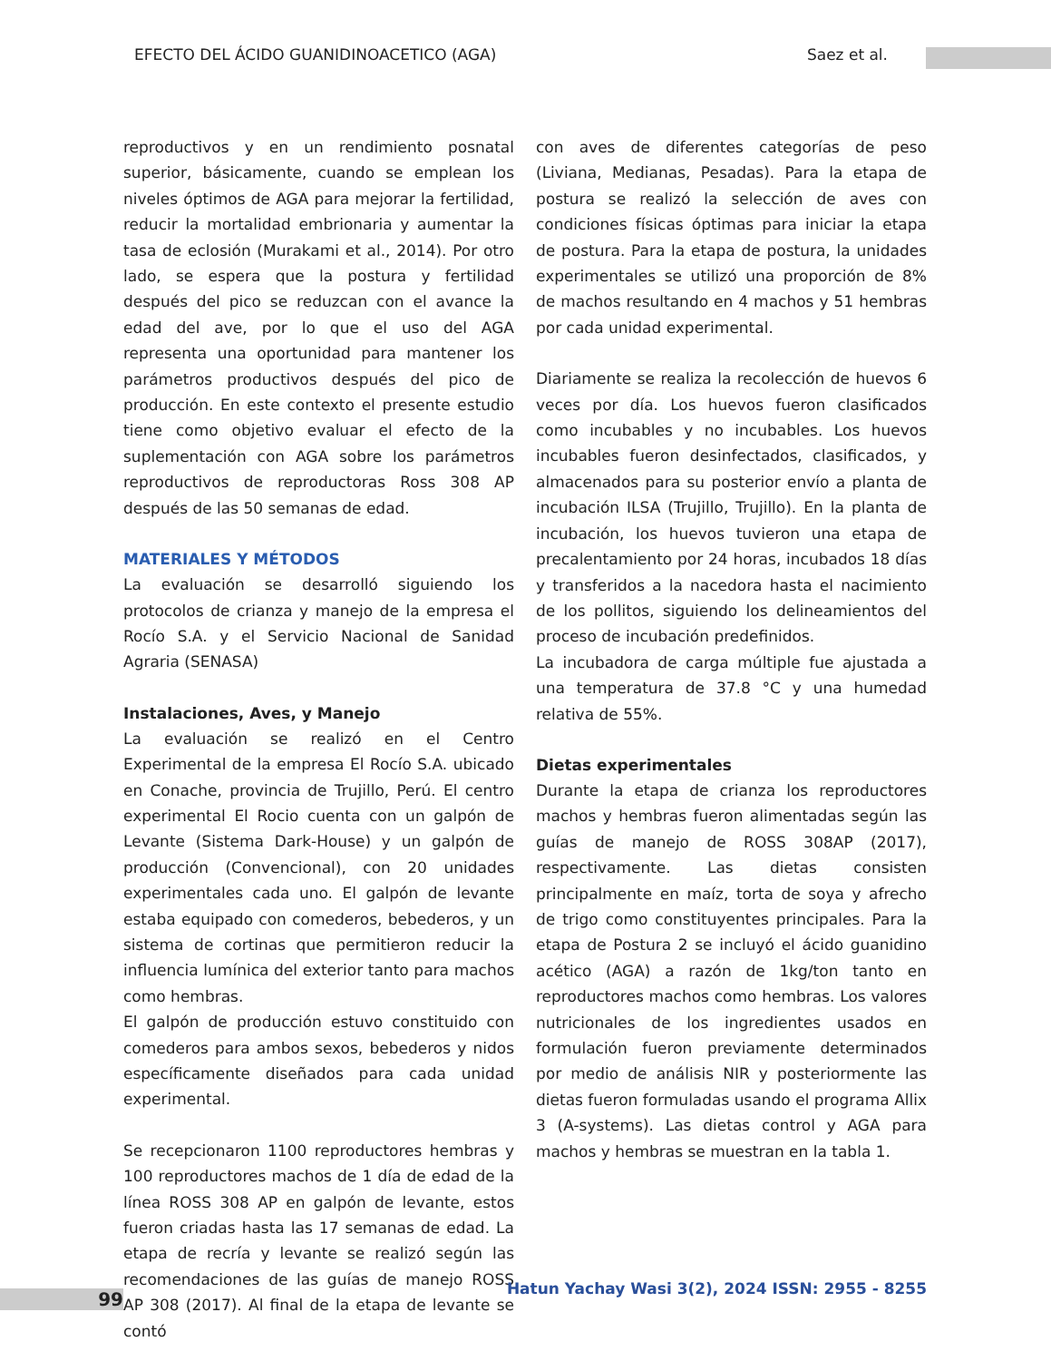EFECTO DEL ÁCIDO GUANIDINOACETICO (AGA) Saez et al.
reproductivos y en un rendimiento posnatal superior, básicamente, cuando se emplean los niveles óptimos de AGA para mejorar la fertilidad, reducir la mortalidad embrionaria y aumentar la tasa de eclosión (Murakami et al., 2014). Por otro lado, se espera que la postura y fertilidad después del pico se reduzcan con el avance la edad del ave, por lo que el uso del AGA representa una oportunidad para mantener los parámetros productivos después del pico de producción. En este contexto el presente estudio tiene como objetivo evaluar el efecto de la suplementación con AGA sobre los parámetros reproductivos de reproductoras Ross 308 AP después de las 50 semanas de edad.
MATERIALES Y MÉTODOS
La evaluación se desarrolló siguiendo los protocolos de crianza y manejo de la empresa el Rocío S.A. y el Servicio Nacional de Sanidad Agraria (SENASA)
Instalaciones, Aves, y Manejo
La evaluación se realizó en el Centro Experimental de la empresa El Rocío S.A. ubicado en Conache, provincia de Trujillo, Perú. El centro experimental El Rocio cuenta con un galpón de Levante (Sistema Dark-House) y un galpón de producción (Convencional), con 20 unidades experimentales cada uno. El galpón de levante estaba equipado con comederos, bebederos, y un sistema de cortinas que permitieron reducir la influencia lumínica del exterior tanto para machos como hembras.
El galpón de producción estuvo constituido con comederos para ambos sexos, bebederos y nidos específicamente diseñados para cada unidad experimental.
Se recepcionaron 1100 reproductores hembras y 100 reproductores machos de 1 día de edad de la línea ROSS 308 AP en galpón de levante, estos fueron criadas hasta las 17 semanas de edad. La etapa de recría y levante se realizó según las recomendaciones de las guías de manejo ROSS AP 308 (2017). Al final de la etapa de levante se contó
con aves de diferentes categorías de peso (Liviana, Medianas, Pesadas). Para la etapa de postura se realizó la selección de aves con condiciones físicas óptimas para iniciar la etapa de postura. Para la etapa de postura, la unidades experimentales se utilizó una proporción de 8% de machos resultando en 4 machos y 51 hembras por cada unidad experimental.
Diariamente se realiza la recolección de huevos 6 veces por día. Los huevos fueron clasificados como incubables y no incubables. Los huevos incubables fueron desinfectados, clasificados, y almacenados para su posterior envío a planta de incubación ILSA (Trujillo, Trujillo). En la planta de incubación, los huevos tuvieron una etapa de precalentamiento por 24 horas, incubados 18 días y transferidos a la nacedora hasta el nacimiento de los pollitos, siguiendo los delineamientos del proceso de incubación predefinidos.
La incubadora de carga múltiple fue ajustada a una temperatura de 37.8 °C y una humedad relativa de 55%.
Dietas experimentales
Durante la etapa de crianza los reproductores machos y hembras fueron alimentadas según las guías de manejo de ROSS 308AP (2017), respectivamente. Las dietas consisten principalmente en maíz, torta de soya y afrecho de trigo como constituyentes principales. Para la etapa de Postura 2 se incluyó el ácido guanidino acético (AGA) a razón de 1kg/ton tanto en reproductores machos como hembras. Los valores nutricionales de los ingredientes usados en formulación fueron previamente determinados por medio de análisis NIR y posteriormente las dietas fueron formuladas usando el programa Allix 3 (A-systems). Las dietas control y AGA para machos y hembras se muestran en la tabla 1.
99
Hatun Yachay Wasi 3(2), 2024 ISSN: 2955 - 8255